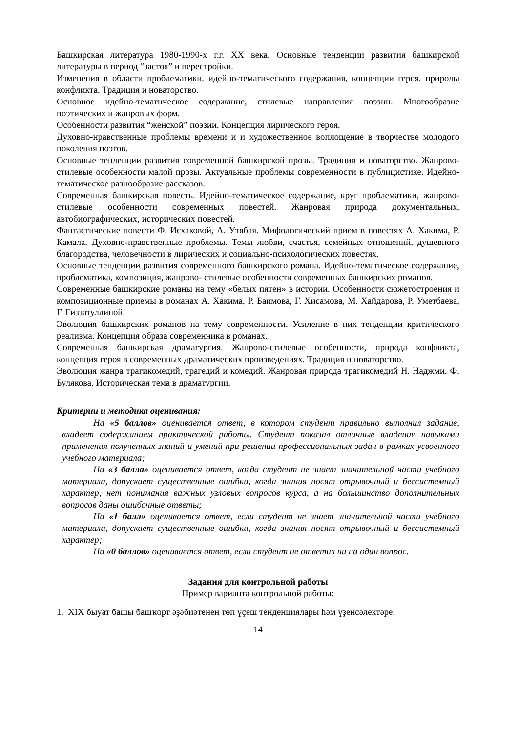Башкирская литература 1980-1990-х г.г. XX века. Основные тенденции развития башкирской литературы в период “застоя” и перестройки.
Изменения в области проблематики, идейно-тематического содержания, концепции героя, природы конфликта. Традиция и новаторство.
Основное идейно-тематическое содержание, стилевые направления поэзии. Многообразие поэтических и жанровых форм.
Особенности развития “женской” поэзии. Концепция лирического героя.
Духовно-нравственные проблемы времени и и художественное воплощение в творчестве молодого поколения поэтов.
Основные тенденции развития современной башкирской прозы. Традиция и новаторство. Жанрово-стилевые особенности малой прозы. Актуальные проблемы современности в публицистике. Идейно-тематическое разнообразие рассказов.
Современная башкирская повесть. Идейно-тематическое содержание, круг проблематики, жанрово-стилевые особенности современных повестей. Жанровая природа документальных, автобиографических, исторических повестей.
Фантастические повести Ф. Исхаковой, А. Утябая. Мифологический прием в повестях А. Хакима, Р. Камала. Духовно-нравственные проблемы. Темы любви, счастья, семейных отношений, душевного благородства, человечности в лирических и социально-психологических повестях.
Основные тенденции развития современного башкирского романа. Идейно-тематическое содержание, проблематика, композиция, жанрово- стилевые особенности современных башкирских романов.
Современные башкирские романы на тему «белых пятен» в истории. Особенности сюжетостроения и композиционные приемы в романах А. Хакима, Р. Баимова, Г. Хисамова, М. Хайдарова, Р. Уметбаева, Г. Гиззатуллиной.
Эволюция башкирских романов на тему современности. Усиление в них тенденции критического реализма. Концепция образа современника в романах.
Современная башкирская драматургия. Жанрово-стилевые особенности, природа конфликта, концепция героя в современных драматических произведениях. Традиция и новаторство.
Эволюция жанра трагикомедий, трагедий и комедий. Жанровая природа трагикомедий Н. Наджми, Ф. Булякова. Историческая тема в драматургии.
Критерии и методика оценивания:
На «5 баллов» оценивается ответ, в котором студент правильно выполнил задание, владеет содержанием практической работы. Студент показал отличные владения навыками применения полученных знаний и умений при решении профессиональных задач в рамках усвоенного учебного материала;
На «3 балла» оценивается ответ, когда студент не знает значительной части учебного материала, допускает существенные ошибки, когда знания носят отрывочный и бессистемный характер, нет понимания важных узловых вопросов курса, а на большинство дополнительных вопросов даны ошибочные ответы;
На «1 балл» оценивается ответ, если студент не знает значительной части учебного материала, допускает существенные ошибки, когда знания носят отрывочный и бессистемный характер;
На «0 баллов» оценивается ответ, если студент не ответил ни на один вопрос.
Задания для контрольной работы
Пример варианта контрольной работы:
1. XIX быуат башы башҡорт әҙәбиәтенең төп үҫеш тенденциялары һәм үҙенсәлектәре,
14